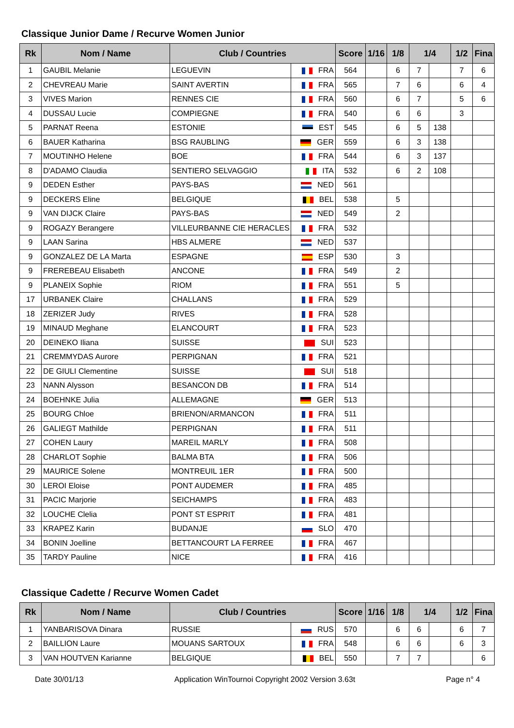Classique Junior Dame / Recurve Women Junior
| Rk | Nom / Name | Club / Countries | | Score | 1/16 | 1/8 | 1/4 | | 1/2 | Fina |
| --- | --- | --- | --- | --- | --- | --- | --- | --- | --- | --- |
| 1 | GAUBIL Melanie | LEGUEVIN | FRA | 564 | | 6 | 7 | | 7 | 6 |
| 2 | CHEVREAU Marie | SAINT AVERTIN | FRA | 565 | | 7 | 6 | | 6 | 4 |
| 3 | VIVES Marion | RENNES CIE | FRA | 560 | | 6 | 7 | | 5 | 6 |
| 4 | DUSSAU Lucie | COMPIEGNE | FRA | 540 | | 6 | 6 | | 3 | |
| 5 | PARNAT Reena | ESTONIE | EST | 545 | | 6 | 5 | 138 | | |
| 6 | BAUER Katharina | BSG RAUBLING | GER | 559 | | 6 | 3 | 138 | | |
| 7 | MOUTINHO Helene | BOE | FRA | 544 | | 6 | 3 | 137 | | |
| 8 | D'ADAMO Claudia | SENTIERO SELVAGGIO | ITA | 532 | | 6 | 2 | 108 | | |
| 9 | DEDEN Esther | PAYS-BAS | NED | 561 | | | | | | |
| 9 | DECKERS Eline | BELGIQUE | BEL | 538 | | 5 | | | | |
| 9 | VAN DIJCK Claire | PAYS-BAS | NED | 549 | | 2 | | | | |
| 9 | ROGAZY Berangere | VILLEURBANNE CIE HERACLES | FRA | 532 | | | | | | |
| 9 | LAAN Sarina | HBS ALMERE | NED | 537 | | | | | | |
| 9 | GONZALEZ DE LA Marta | ESPAGNE | ESP | 530 | | 3 | | | | |
| 9 | FREREBEAU Elisabeth | ANCONE | FRA | 549 | | 2 | | | | |
| 9 | PLANEIX Sophie | RIOM | FRA | 551 | | 5 | | | | |
| 17 | URBANEK Claire | CHALLANS | FRA | 529 | | | | | | |
| 18 | ZERIZER Judy | RIVES | FRA | 528 | | | | | | |
| 19 | MINAUD Meghane | ELANCOURT | FRA | 523 | | | | | | |
| 20 | DEINEKO Iliana | SUISSE | SUI | 523 | | | | | | |
| 21 | CREMMYDAS Aurore | PERPIGNAN | FRA | 521 | | | | | | |
| 22 | DE GIULI Clementine | SUISSE | SUI | 518 | | | | | | |
| 23 | NANN Alysson | BESANCON DB | FRA | 514 | | | | | | |
| 24 | BOEHNKE Julia | ALLEMAGNE | GER | 513 | | | | | | |
| 25 | BOURG Chloe | BRIENON/ARMANCON | FRA | 511 | | | | | | |
| 26 | GALIEGT Mathilde | PERPIGNAN | FRA | 511 | | | | | | |
| 27 | COHEN Laury | MAREIL MARLY | FRA | 508 | | | | | | |
| 28 | CHARLOT Sophie | BALMA BTA | FRA | 506 | | | | | | |
| 29 | MAURICE Solene | MONTREUIL 1ER | FRA | 500 | | | | | | |
| 30 | LEROI Eloise | PONT AUDEMER | FRA | 485 | | | | | | |
| 31 | PACIC Marjorie | SEICHAMPS | FRA | 483 | | | | | | |
| 32 | LOUCHE Clelia | PONT ST ESPRIT | FRA | 481 | | | | | | |
| 33 | KRAPEZ Karin | BUDANJE | SLO | 470 | | | | | | |
| 34 | BONIN Joelline | BETTANCOURT LA FERREE | FRA | 467 | | | | | | |
| 35 | TARDY Pauline | NICE | FRA | 416 | | | | | | |
Classique Cadette / Recurve Women Cadet
| Rk | Nom / Name | Club / Countries | | Score | 1/16 | 1/8 | 1/4 | | 1/2 | Fina |
| --- | --- | --- | --- | --- | --- | --- | --- | --- | --- | --- |
| 1 | YANBARISOVA Dinara | RUSSIE | RUS | 570 | | 6 | 6 | | 6 | 7 |
| 2 | BAILLION Laure | MOUANS SARTOUX | FRA | 548 | | 6 | 6 | | 6 | 3 |
| 3 | VAN HOUTVEN Karianne | BELGIQUE | BEL | 550 | | 7 | 7 | | | 6 |
Date 30/01/13 Application WinTournoi Copyright 2002 Version 3.63t Page n° 4